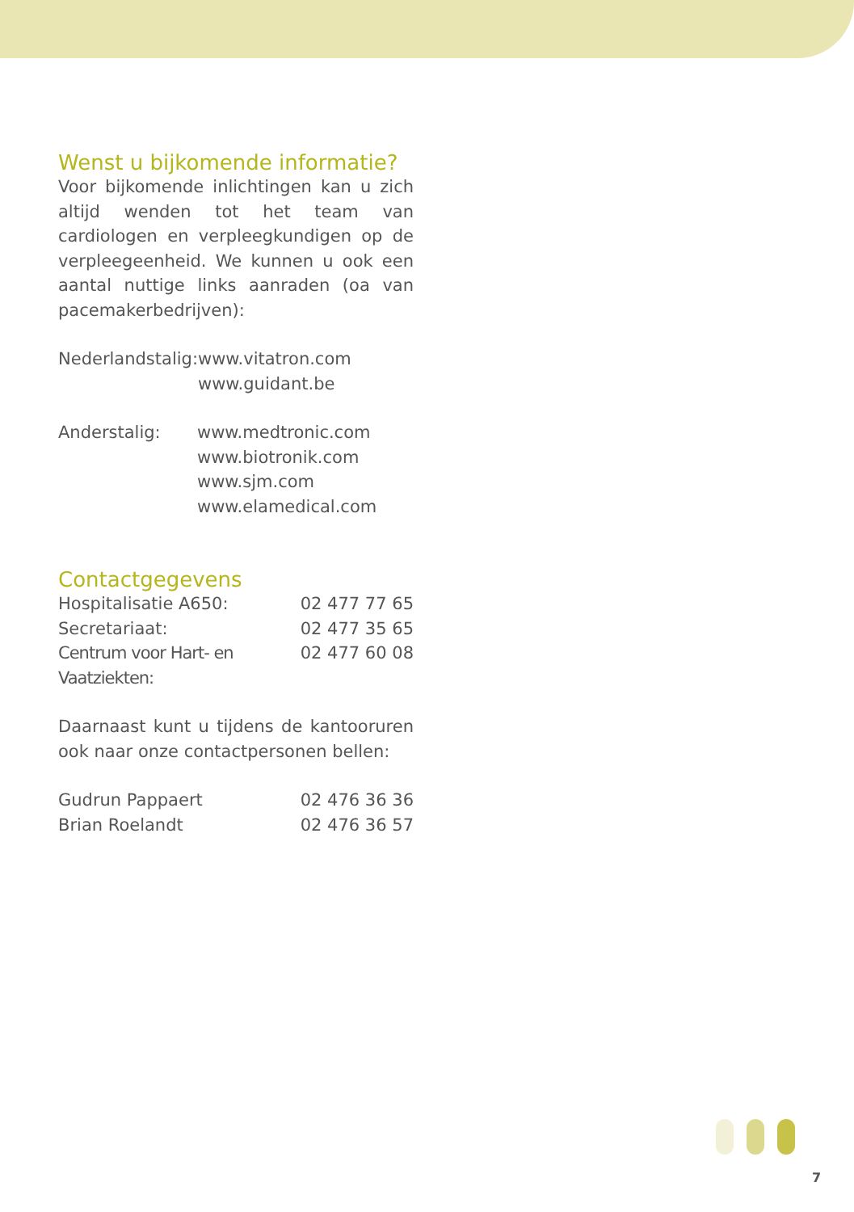Wenst u bijkomende informatie?
Voor bijkomende inlichtingen kan u zich altijd wenden tot het team van cardiologen en verpleegkundigen op de verpleegeenheid. We kunnen u ook een aantal nuttige links aanraden (oa van pacemakerbedrijven):
| Nederlandstalig: | www.vitatron.com www.guidant.be |
| Anderstalig: | www.medtronic.com www.biotronik.com www.sjm.com www.elamedical.com |
Contactgegevens
| Hospitalisatie A650: | 02 477 77 65 |
| Secretariaat: | 02 477 35 65 |
| Centrum voor Hart- en Vaatziekten: | 02 477 60 08 |
Daarnaast kunt u tijdens de kantooruren ook naar onze contactpersonen bellen:
| Gudrun Pappaert | 02 476 36 36 |
| Brian Roelandt | 02 476 36 57 |
7